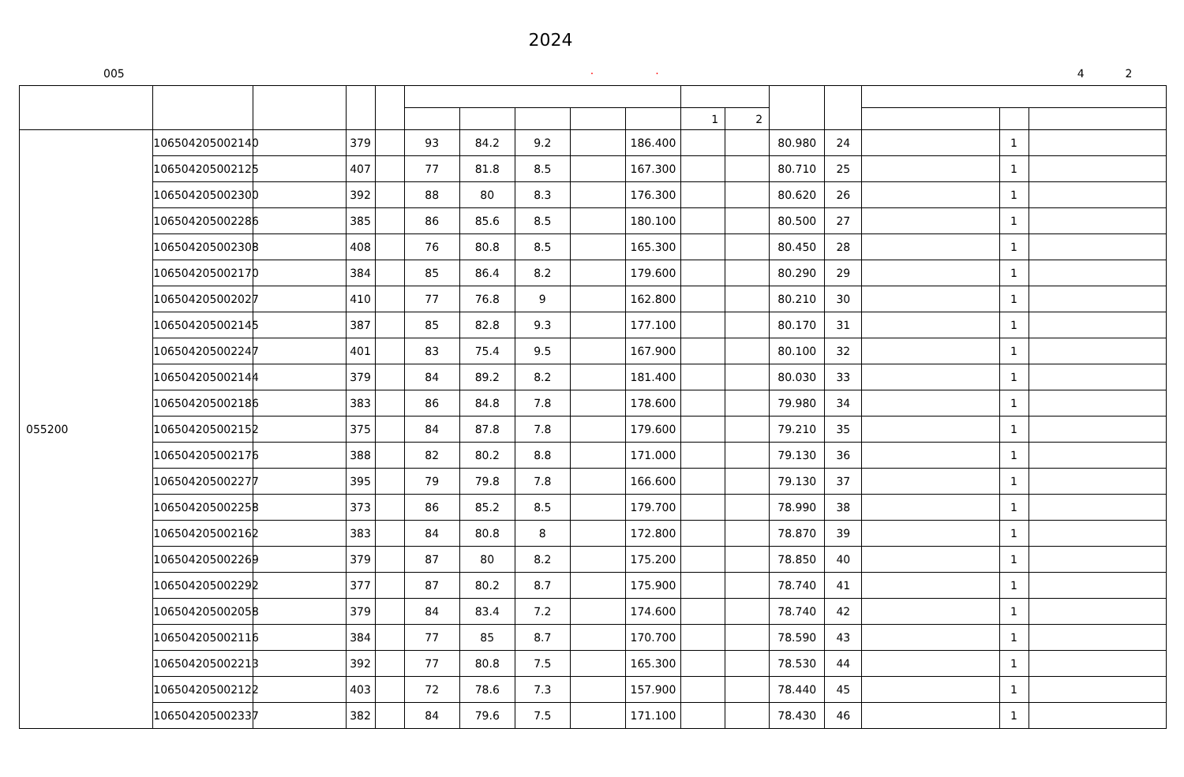2024
005 · · 4 2
| | | | | | | | | | | 1 | 2 | | | | | |
| 055200 | 106504205002140 | | 379 | | 93 | 84.2 | 9.2 | | 186.400 | | | 80.980 | 24 | | 1 | |
| | 106504205002125 | | 407 | | 77 | 81.8 | 8.5 | | 167.300 | | | 80.710 | 25 | | 1 | |
| | 106504205002300 | | 392 | | 88 | 80 | 8.3 | | 176.300 | | | 80.620 | 26 | | 1 | |
| | 106504205002286 | | 385 | | 86 | 85.6 | 8.5 | | 180.100 | | | 80.500 | 27 | | 1 | |
| | 106504205002308 | | 408 | | 76 | 80.8 | 8.5 | | 165.300 | | | 80.450 | 28 | | 1 | |
| | 106504205002170 | | 384 | | 85 | 86.4 | 8.2 | | 179.600 | | | 80.290 | 29 | | 1 | |
| | 106504205002027 | | 410 | | 77 | 76.8 | 9 | | 162.800 | | | 80.210 | 30 | | 1 | |
| | 106504205002145 | | 387 | | 85 | 82.8 | 9.3 | | 177.100 | | | 80.170 | 31 | | 1 | |
| | 106504205002247 | | 401 | | 83 | 75.4 | 9.5 | | 167.900 | | | 80.100 | 32 | | 1 | |
| | 106504205002144 | | 379 | | 84 | 89.2 | 8.2 | | 181.400 | | | 80.030 | 33 | | 1 | |
| | 106504205002186 | | 383 | | 86 | 84.8 | 7.8 | | 178.600 | | | 79.980 | 34 | | 1 | |
| | 106504205002152 | | 375 | | 84 | 87.8 | 7.8 | | 179.600 | | | 79.210 | 35 | | 1 | |
| | 106504205002176 | | 388 | | 82 | 80.2 | 8.8 | | 171.000 | | | 79.130 | 36 | | 1 | |
| | 106504205002277 | | 395 | | 79 | 79.8 | 7.8 | | 166.600 | | | 79.130 | 37 | | 1 | |
| | 106504205002258 | | 373 | | 86 | 85.2 | 8.5 | | 179.700 | | | 78.990 | 38 | | 1 | |
| | 106504205002162 | | 383 | | 84 | 80.8 | 8 | | 172.800 | | | 78.870 | 39 | | 1 | |
| | 106504205002269 | | 379 | | 87 | 80 | 8.2 | | 175.200 | | | 78.850 | 40 | | 1 | |
| | 106504205002292 | | 377 | | 87 | 80.2 | 8.7 | | 175.900 | | | 78.740 | 41 | | 1 | |
| | 106504205002058 | | 379 | | 84 | 83.4 | 7.2 | | 174.600 | | | 78.740 | 42 | | 1 | |
| | 106504205002116 | | 384 | | 77 | 85 | 8.7 | | 170.700 | | | 78.590 | 43 | | 1 | |
| | 106504205002213 | | 392 | | 77 | 80.8 | 7.5 | | 165.300 | | | 78.530 | 44 | | 1 | |
| | 106504205002122 | | 403 | | 72 | 78.6 | 7.3 | | 157.900 | | | 78.440 | 45 | | 1 | |
| | 106504205002337 | | 382 | | 84 | 79.6 | 7.5 | | 171.100 | | | 78.430 | 46 | | 1 | |